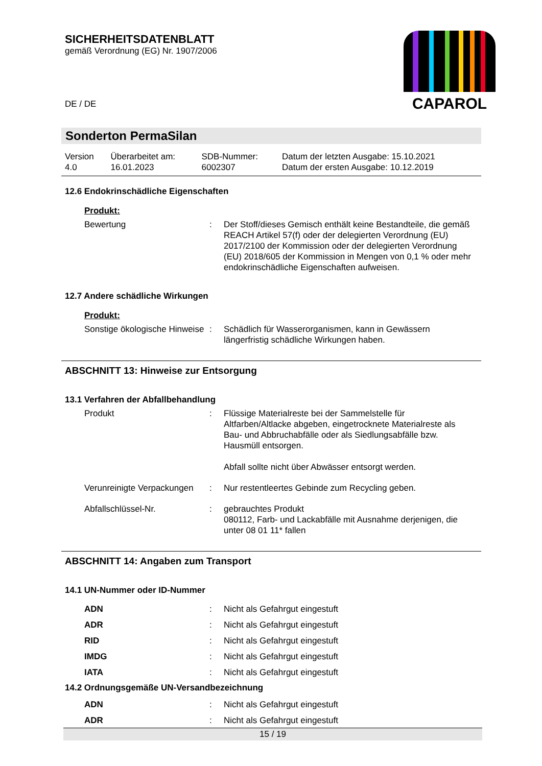SICHERHEITSDATENBLATT
gemäß Verordnung (EG) Nr. 1907/2006
DE / DE
CAPAROL
Sonderton PermaSilan
| Version 4.0 | Überarbeitet am: 16.01.2023 | SDB-Nummer: 6002307 | Datum der letzten Ausgabe: 15.10.2021 Datum der ersten Ausgabe: 10.12.2019 |
12.6 Endokrinschädliche Eigenschaften
Produkt:
Bewertung : Der Stoff/dieses Gemisch enthält keine Bestandteile, die gemäß REACH Artikel 57(f) oder der delegierten Verordnung (EU) 2017/2100 der Kommission oder der delegierten Verordnung (EU) 2018/605 der Kommission in Mengen von 0,1 % oder mehr endokrinschädliche Eigenschaften aufweisen.
12.7 Andere schädliche Wirkungen
Produkt:
Sonstige ökologische Hinweise
: Schädlich für Wasserorganismen, kann in Gewässern längerfristig schädliche Wirkungen haben.
ABSCHNITT 13: Hinweise zur Entsorgung
13.1 Verfahren der Abfallbehandlung
Produkt : Flüssige Materialreste bei der Sammelstelle für Altfarben/Altlacke abgeben, eingetrocknete Materialreste als Bau- und Abbruchabfälle oder als Siedlungsabfälle bzw. Hausmüll entsorgen.
Abfall sollte nicht über Abwässer entsorgt werden.
Verunreinigte Verpackungen
: Nur restentleertes Gebinde zum Recycling geben.
Abfallschlüssel-Nr. : gebrauchtes Produkt
080112, Farb- und Lackabfälle mit Ausnahme derjenigen, die unter 08 01 11* fallen
ABSCHNITT 14: Angaben zum Transport
14.1 UN-Nummer oder ID-Nummer
ADN : Nicht als Gefahrgut eingestuft
ADR : Nicht als Gefahrgut eingestuft
RID : Nicht als Gefahrgut eingestuft
IMDG : Nicht als Gefahrgut eingestuft
IATA : Nicht als Gefahrgut eingestuft
14.2 Ordnungsgemäße UN-Versandbezeichnung
ADN : Nicht als Gefahrgut eingestuft
ADR : Nicht als Gefahrgut eingestuft
15 / 19